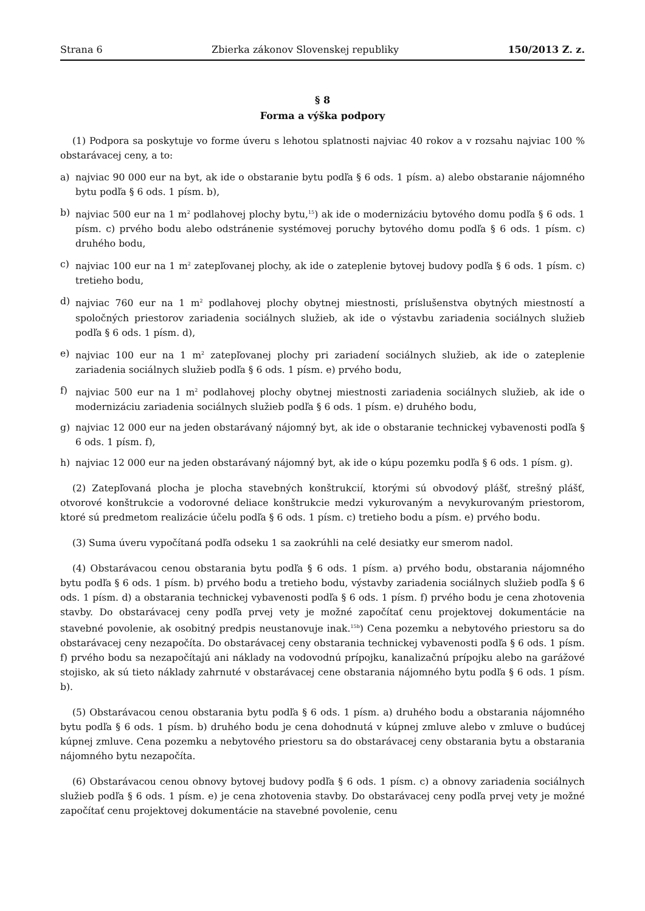Strana 6 Zbierka zákonov Slovenskej republiky 150/2013 Z. z.
§ 8
Forma a výška podpory
(1) Podpora sa poskytuje vo forme úveru s lehotou splatnosti najviac 40 rokov a v rozsahu najviac 100 % obstarávacej ceny, a to:
a) najviac 90 000 eur na byt, ak ide o obstaranie bytu podľa § 6 ods. 1 písm. a) alebo obstaranie nájomného bytu podľa § 6 ods. 1 písm. b),
b) najviac 500 eur na 1 m<sup>2</sup> podlahovej plochy bytu,<sup>15</sup>) ak ide o modernizáciu bytového domu podľa § 6 ods. 1 písm. c) prvého bodu alebo odstránenie systémovej poruchy bytového domu podľa § 6 ods. 1 písm. c) druhého bodu,
c) najviac 100 eur na 1 m<sup>2</sup> zatepľovanej plochy, ak ide o zateplenie bytovej budovy podľa § 6 ods. 1 písm. c) tretieho bodu,
d) najviac 760 eur na 1 m<sup>2</sup> podlahovej plochy obytnej miestnosti, príslušenstva obytných miestností a spoločných priestorov zariadenia sociálnych služieb, ak ide o výstavbu zariadenia sociálnych služieb podľa § 6 ods. 1 písm. d),
e) najviac 100 eur na 1 m<sup>2</sup> zatepľovanej plochy pri zariadení sociálnych služieb, ak ide o zateplenie zariadenia sociálnych služieb podľa § 6 ods. 1 písm. e) prvého bodu,
f) najviac 500 eur na 1 m<sup>2</sup> podlahovej plochy obytnej miestnosti zariadenia sociálnych služieb, ak ide o modernizáciu zariadenia sociálnych služieb podľa § 6 ods. 1 písm. e) druhého bodu,
g) najviac 12 000 eur na jeden obstarávaný nájomný byt, ak ide o obstaranie technickej vybavenosti podľa § 6 ods. 1 písm. f),
h) najviac 12 000 eur na jeden obstarávaný nájomný byt, ak ide o kúpu pozemku podľa § 6 ods. 1 písm. g).
(2) Zatepľovaná plocha je plocha stavebných konštrukcií, ktorými sú obvodový plášť, strešný plášť, otvorové konštrukcie a vodorovné deliace konštrukcie medzi vykurovaným a nevykurovaným priestorom, ktoré sú predmetom realizácie účelu podľa § 6 ods. 1 písm. c) tretieho bodu a písm. e) prvého bodu.
(3) Suma úveru vypočítaná podľa odseku 1 sa zaokrúhli na celé desiatky eur smerom nadol.
(4) Obstarávacou cenou obstarania bytu podľa § 6 ods. 1 písm. a) prvého bodu, obstarania nájomného bytu podľa § 6 ods. 1 písm. b) prvého bodu a tretieho bodu, výstavby zariadenia sociálnych služieb podľa § 6 ods. 1 písm. d) a obstarania technickej vybavenosti podľa § 6 ods. 1 písm. f) prvého bodu je cena zhotovenia stavby. Do obstarávacej ceny podľa prvej vety je možné započítať cenu projektovej dokumentácie na stavebné povolenie, ak osobitný predpis neustanovuje inak.<sup>15b</sup>) Cena pozemku a nebytového priestoru sa do obstarávacej ceny nezapočíta. Do obstarávacej ceny obstarania technickej vybavenosti podľa § 6 ods. 1 písm. f) prvého bodu sa nezapočítajú ani náklady na vodovodnú prípojku, kanalizačnú prípojku alebo na garážové stojisko, ak sú tieto náklady zahrnuté v obstarávacej cene obstarania nájomného bytu podľa § 6 ods. 1 písm. b).
(5) Obstarávacou cenou obstarania bytu podľa § 6 ods. 1 písm. a) druhého bodu a obstarania nájomného bytu podľa § 6 ods. 1 písm. b) druhého bodu je cena dohodnutá v kúpnej zmluve alebo v zmluve o budúcej kúpnej zmluve. Cena pozemku a nebytového priestoru sa do obstarávacej ceny obstarania bytu a obstarania nájomného bytu nezapočíta.
(6) Obstarávacou cenou obnovy bytovej budovy podľa § 6 ods. 1 písm. c) a obnovy zariadenia sociálnych služieb podľa § 6 ods. 1 písm. e) je cena zhotovenia stavby. Do obstarávacej ceny podľa prvej vety je možné započítať cenu projektovej dokumentácie na stavebné povolenie, cenu